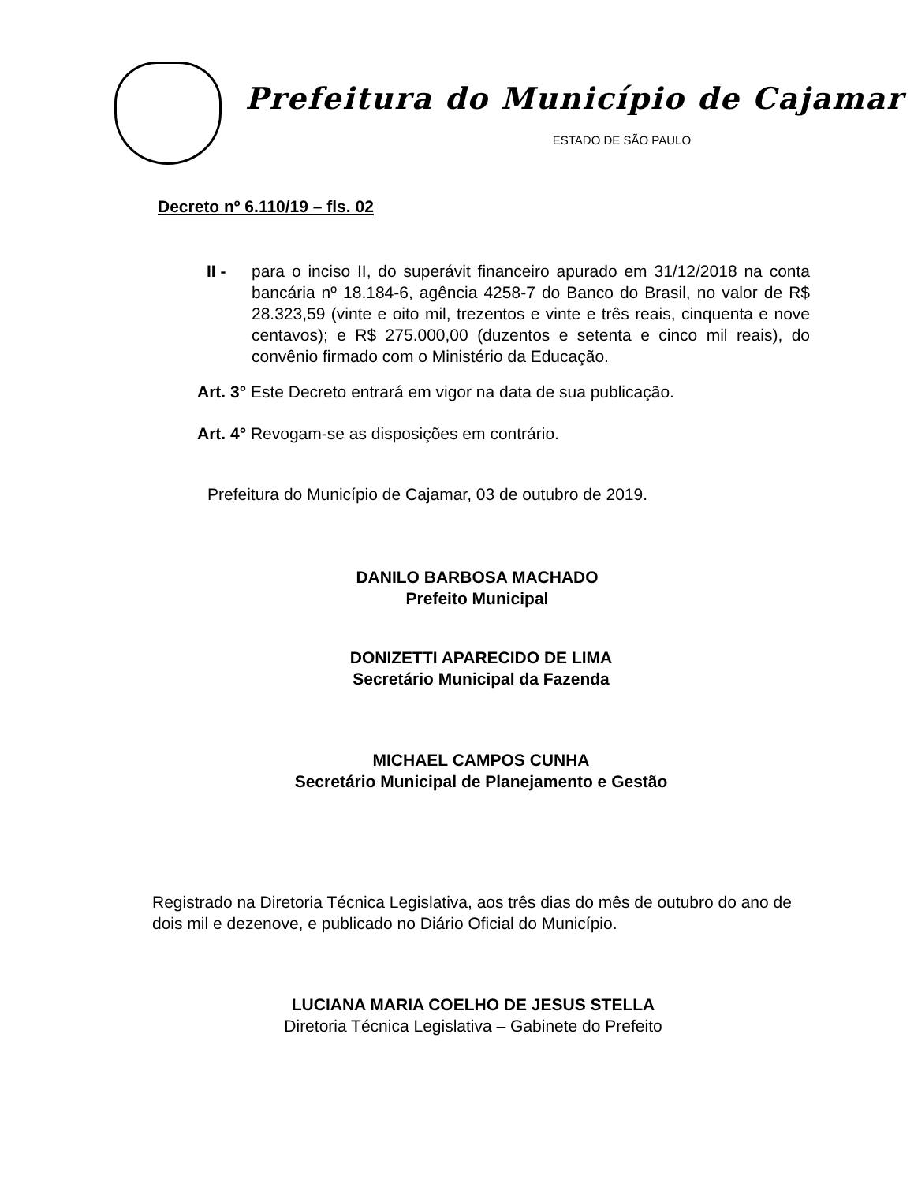Prefeitura do Município de Cajamar
ESTADO DE SÃO PAULO
Decreto nº 6.110/19 – fls. 02
II - para o inciso II, do superávit financeiro apurado em 31/12/2018 na conta bancária nº 18.184-6, agência 4258-7 do Banco do Brasil, no valor de R$ 28.323,59 (vinte e oito mil, trezentos e vinte e três reais, cinquenta e nove centavos); e R$ 275.000,00 (duzentos e setenta e cinco mil reais), do convênio firmado com o Ministério da Educação.
Art. 3° Este Decreto entrará em vigor na data de sua publicação.
Art. 4° Revogam-se as disposições em contrário.
Prefeitura do Município de Cajamar, 03 de outubro de 2019.
DANILO BARBOSA MACHADO
Prefeito Municipal
DONIZETTI APARECIDO DE LIMA
Secretário Municipal da Fazenda
MICHAEL CAMPOS CUNHA
Secretário Municipal de Planejamento e Gestão
Registrado na Diretoria Técnica Legislativa, aos três dias do mês de outubro do ano de dois mil e dezenove, e publicado no Diário Oficial do Município.
LUCIANA MARIA COELHO DE JESUS STELLA
Diretoria Técnica Legislativa – Gabinete do Prefeito